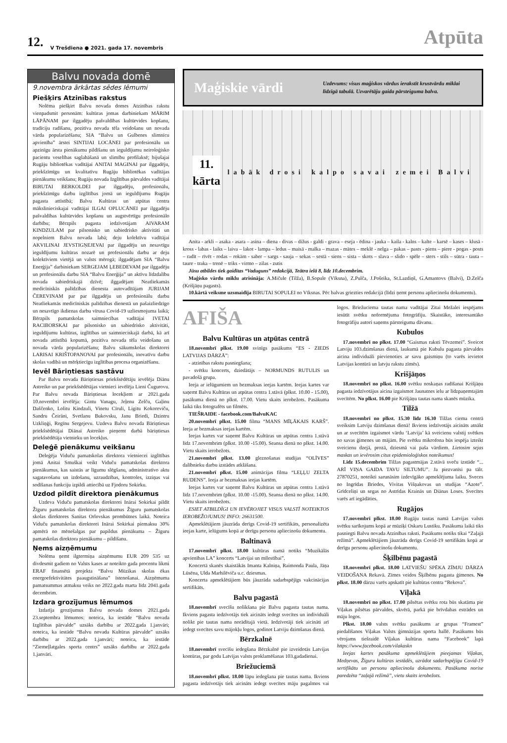12. V Trešdiena ● 2021. gada 17. novembris Atpūta
Balvu novada domē
9.novembra ārkārtas sēdes lēmumi
Piešķirs Atzinības rakstus
Nolēma piešķirt Balvu novada domes Atzinības rakstu vienpadsmit personām: kultūras jomas darbiniekam MĀRIM LĀPĀNAM par ilggadēju pašvaldības kultūrvides kopšanu, tradīciju radīšanu, pozitīva novada tēla veidošanu un novada vārda popularizēšanu; SIA “Balvu un Gulbenes slimnīcu apvienība” ārstei SINTIJAI LOCĀNEI par profesionālu un apzinīgu ārsta pienākumu pildīšanu un ieguldījumu neiroloģisko pacientu veselības saglabāšanā un slimību profilaksē; bijušajai Rugāju bibliotēkas vadītājai ANITAI MAGINAI par ilggadēju, priekšzīmīgu un kvalitatīvu Rugāju bibliotēkas vadītājas pienākumu veikšanu; Rugāju novada Izglītības pārvaldes vadītājai BIRUTAI BERKOLDEI par ilggadēju, profesionālu, priekšzīmīgu darbu izglītības jomā un ieguldījumu Rugāju pagasta attīstībā; Balvu Kultūras un atpūtas centra mākslinieciskajai vadītājai ILGAI OPLUCĀNEI par ilggadēju pašvaldības kultūrvides kopšanu un augstvērtīgu profesionālo darbību; Bērzpils pagasta iedzīvotājam AIVARAM KINDZULAM par pilsonisko un sabiedrisko aktivitāti un nopelniem Balvu novada labā; deju kolektīvu vadītājai AKVILINAI JEVSTIGŅEJEVAI par ilggadēju un nesavtīgu ieguldījumu kultūras nozarē un profesionālu darbu ar deju kolektīviem vietējā un valsts mērogā; ilggadējam SIA “Balvu Enerģija” darbiniekam SERGEJAM ĻEBEDEVAM par ilggadēju un profesionālu darbu SIA “Balvu Enerģija” un aktīvu līdzdalību novada sabiedriskajā dzīvē; ilggadējam Neatliekamās medicīniskās palīdzības dienesta autovadītājam JURIJAM ČEREVINAM par par ilggadēju un profesionālu darbu Neatliekamās medicīniskās palīdzības dienestā un pašaizliedzīgo un nesavtīgo ikdienas darbu vīrusa Covid-19 uzliesmojuma laikā; Bērzpils pamatskolas saimniecības vadītājai IVETAI RACIBORSKAI par pilsonisko un sabiedrisko aktivitāti, ieguldījumu kultūras, izglītības un saimnieciskajā darbā, kā arī novada attīstībā kopumā, pozitīva novada tēla veidošanu un novada vārda popularizēšanu; Balvu sākumskolas direktorei LARISAI KRIŠTOPANOVAI par profesionālu, inovatīvu darbu skolas vadībā un mērķtiecīgu izglītības procesa organizēšanu.
Ievēl Bāriņtiesas sastāvu
Par Balvu novada Bāriņtiesas priekšsēdētāju ievēlēja Diānu Astreiko un par priekšsēdētājas vietnieci ievēlēja Lieni Čugurovu. Par Balvu novada Bāriņtiesas locekļiem ar 2021.gada 10.novembri ievēlēja: Gintu Vanagu, Jeļenu Zelču, Gaļinu Daščenko, Lolitu Kindzuli, Vinetu Cīruli, Ligitu Kokoreviču, Sandru Čeirāni, Svetlanu Bukovsku, Janu Briedi, Dzintru Uzkliņģi, Regīnu Sergejevu. Uzdeva Balvu novada Bāriņtiesas priekšsēdētājai Diānai Astreiko pieņemt darbā bāriņtiesas priekšsēdētāja vietnieku un locekļus.
Deleģē pienākumu veikšanu
Deleģēja Viduču pamatskolas direktora vietniecei izglītības jomā Anitai Smuškai veikt Viduču pamatskolas direktora pienākumus, kas saistās ar līgumu slēgšanu, administratīvo aktu sagatavošanu un izdošanu, uzraudzības, kontroles, izziņas vai sodīšanas funkciju izpildi attiecībā uz Fjodoru Sokirku.
Uzdod pildīt direktora pienākumus
Uzdeva Viduču pamatskolas direktorei Inārai Sokirkai pildīt Žīguru pamatskolas direktora pienākumus Žīguru pamatskolas skolas direktores Sanitas Orlovskas prombūtnes laikā. Noteica Viduču pamatskolas direktorei Inārai Sokirkai piemaksu 30% apmērā no mēnešalgas par papildus pienākuma – Žīguru pamatskolas direktora pienākumu – pildīšanu.
Ņems aizņēmumu
Nolēma ņemt ilgtermiņa aizņēmumu EUR 209 535 uz divdesmit gadiem no Valsts kases ar noteikto gada procentu likmi ERAF finansētā projekta “Balvu Mūzikas skolas ēkas energoefektivitātes paaugstināšana” īstenošanai. Aizņēmuma pamatsummas atmaksu veiks no 2022.gada marta līdz 2041.gada decembrim.
Izdara grozījumus lēmumos
Izdarīja grozījumus Balvu novada domes 2021.gada 23.septembra lēmumos: noteica, ka iestāde “Balvu novada Izglītības pārvalde” uzsāks darbību ar 2022.gada 1.janvāri; noteica, ka iestāde “Balvu novada Kultūras pārvalde” uzsāks darbību ar 2022.gada 1.janvāri; noteica, ka iestāde “Ziemeļlatgales sporta centrs” uzsāks darbību ar 2022.gada 1.janvāri.
Maģiskie vārdi
Uzdevums: visus maģiskos vārdus ierakstīt krustvārdu mīklai līdzīgā tabulā. Uzvarētāju gaida pārsteiguma balva.
11.
kārta labāk drosi kalpo savai zemei Balvi
Anita - arkli – asaka - asara – asina – diena - divas – dižus - galdi - grava – eseja - ēdina - jauka – kaila - kalns – kalte – karsē – kases – klusā - kross - labas - laiks – laiva – lakot - lampa – ledus – maisā - malka – mazas - mātes – meklē - nelga – pakas – pasts - piens – piere - pogas - posts – radīt – rīvēt - rodas – rokām - saber – sargs - sauja – sekas – sestā - siens – sista – skots – slava – slido - spēle – sters - stils – sūtra - tauta – taure - traka – trenē – triks - virmo – zilas - zutis
Jūsu atbildes tiek gaidītas “Vaduguns” redakcijā, Teātra ielā 8, līdz 10.decembrim.
Maģisko vārdu mīklu atrisināja: A.Mičule (Tilža), B.Sopule (Vīksna), Z.Pulča, J.Pošeika, St.Lazdiņš, G.Amantovs (Balvi), D.Zelča (Krišjāņu pagasts).
10.kārtā veiksme uzsmaidīja BIRUTAI SOPULEI no Vīksnas. Pēc balvas griezties redakcijā (līdzi ņemt personu apliecinošu dokumentu).
AFIŠA
Balvu Kultūras un atpūtas centrā
18.novembrī plkst. 19.00 svinīgs pasākums “ES - ZIEDS LATVIJAS DĀRZĀ”:
- atzinības rakstu pasniegšana;
- svētku koncerts, dziedātājs – NORMUNDS RUTULIS un pavadošā grupa.
Ieeja ar ielūgumiem un bezmaksas ieejas kartēm. Ieejas kartes var saņemt Balvu Kultūras un atpūtas centra 1.stāvā (plkst. 10.00 - 15.00), pasākuma dienā no plkst. 17.00. Vietu skaits ierobežots. Pasākuma laikā tiks fotografēts un filmēts.
TIEŠRAIDE - facebook.com/BalvuKAC
20.novembrī plkst. 15.00 filma “MANS MĪĻĀKAIS KARŠ”. Ieeja ar bezmaksas ieejas kartēm.
Ieejas kartes var saņemt Balvu Kultūras un atpūtas centra 1.stāvā līdz 17.novembrim (plkst. 10.00 -15.00). Seansa dienā no plkst. 14.00. Vietu skaits ierobežots.
21.novembrī plkst. 13.00 gleznošanas studijas “OLĪVES” dalībnieku darbu izstādes atklāšana.
21.novembrī plkst. 15.00 animācijas filma “LEĻĻU ZELTA RUDENS”. Ieeja ar bezmaksas ieejas kartēm.
Ieejas kartes var saņemt Balvu Kultūras un atpūtas centra 1.stāvā līdz 17.novembrim (plkst. 10.00 -15.00). Seansa dienā no plkst. 14.00. Vietu skaits ierobežots.
ESIET ATBILDĪGI UN IEVĒROJIET VISUS VALSTĪ NOTEIKTOS IEROBEŽOJUMUS! INFO: 26631500.
Apmeklētājiem jāuzrāda derīgs Covid-19 sertifikāts, personalizēta ieejas karte, ielūgums kopā ar derīgu personu apliecinošu dokumentu.
Baltinavā
17.novembrī plkst. 18.00 kultūras namā notiks “Muzikālās apvienības LA” koncerts “Latvijai un mīlestībai”.
Koncertā skanēs skaistākās Imanta Kalniņa, Raimonda Paula, Jāņa Lūsēna, Ulda Marhilēviča u.c. dziesmas.
Koncerta apmeklētājiem būs jāuzrāda sadarbspējīgs vakcinācijas sertifikāts.
Balvu pagastā
18.novembrī svecīšu nolikšana pie Balvu pagasta tautas nama. Ikviens pagasta iedzīvotājs tiek aicināts iedegt svecītes un individuāli nolikt pie tautas nama norādītajā vietā. Iedzīvotāji tiek aicināti arī iedegt svecītes savu mājokļu logos, godinot Latviju dzimšanas dienā.
Bērzkalnē
18.novembrī svecīšu iedegšana Bērzkalnē pie izveidotās Latvijas kontūras, par godu Latvijas valsts proklamēšanas 103.gadadienai.
Briežuciemā
18.novembrī plkst. 18.00 lāpu iedegšana pie tautas nama. Ikviens pagasta iedzīvotājs tiek aicināts iedegt svecītes māju pagalmos vai logos. Briežuciema tautas nama vadītājai Zitai Mežalei iespējams iesūtīt svētku noformējuma fotogrāfiju. Skaistāko, interesantāko fotogrāfiju autori saņems pārsteiguma dāvanu.
Kubulos
17.novembrī no plkst. 17.00 “Gaismas raksti Tēvzemei”. Sveicot Latviju 103.dzimšanas dienā, laukumā pie Kubulu pagasta pārvaldes aicina individuāli pievienoties ar savu gaismiņu (to varēs ievietot Latvijas kontūrā un latvju rakstu zīmēs).
Krišjāņos
18.novembrī no plkst. 16.00 svētku noskaņas radīšanai Krišjāņu pagasta iedzīvotājus aicina izgaismot Jaunatnes ielu ar līdzpaņemtajām svecītēm. No plkst. 16.00 pie Krišjāņu tautas nama skanēs mūzika.
Tilžā
18.novembrī no plkst. 15.30 līdz 16.30 Tilžas ciema centrā sveiksim Latviju dzimšanas dienā! Ikviens iedzīvotājs aicināts atnākt un ar svecītēm izgaismot vārdu ‘Latvija’ kā sveicienu valstij svētkos no savas ģimenes un mājām. Pie svētku mikrofona būs iespēja izteikt sveicienu dzejā, prozā, dziesmā vai paša vārdiem. Lietosim sejas maskas un ievērosim citus epidemioloģiskos noteikumus!
Līdz 15.decembrim Tilžas pagastmājas 2.stāvā sveču izstāde “... ARĪ VIŅA GAIDA TAVU SILTUMU”. Ja piezvanīsi pa tālr. 27870251, noteikti sarunāsim izdevīgāko apmeklējuma laiku. Sveces no Ingrīdas Briedes, Vivitas Višņakovas un studijas “Azote”. Grīdceliņi un segas no Astrīdas Krainās un Diānas Loses. Svecītes varēs arī iegādāties.
Rugājos
17.novembrī plkst. 18.00 Rugāju tautas namā Latvijas valsts svētku sarīkojums kopā ar mūziķi Oskaru Lustiku. Pasākuma laikā tiks pasniegti Balvu novada Atzinības raksti. Pasākums notiks tikai “Zaļajā režīmā”. Apmeklētājiem jāuzrāda derīgs Covid-19 sertifikāts kopā ar derīgu personu apliecinošu dokumentu.
Šķilbēnu pagastā
18.novembrī plkst. 18.00 LATVIEŠU SPĒKA ZĪMJU DĀRZA VEIDOŠANA Rekavā. Zīmes veidos Šķilbēnu pagasta ģimenes. No plkst. 18.00 dārzu varēs apskatīt pie kultūras centra “Rekova”.
Viļakā
18.novembrī no plkst. 17.00 pilsētas svētku rota būs skatāma pie Viļakas pilsētas pārvaldes, skvērā, parkā pie brīvdabas estrādes un māju logos.
Plkst. 18.00 valsts svētku pasākums ar grupas “Framest” piedalīšanos Viļakas Valsts ģimnāzijas sporta hallē. Pasākums būs vērojams tiešraidē Viļakas kultūras nama “Facebook” lapā https://www.facebook.com/vilakaskn
Ieejas kartes pasākuma apmeklētājiem pieejamas Viļakas, Medņevas, Žīguru kultūras iestādēs, uzrādot sadarbspējīgu Covid-19 sertifikātu un personu apliecinošu dokumentu. Pasākuma norise paredzēta “zaļajā režīmā”, vietu skaits ierobežots.